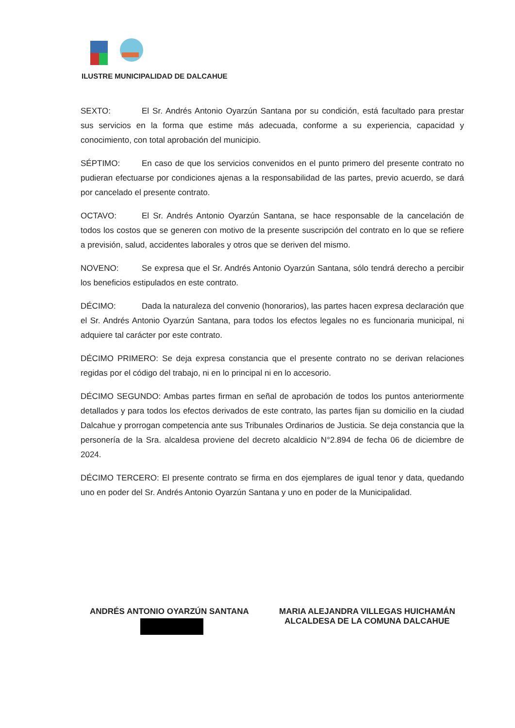ILUSTRE MUNICIPALIDAD DE DALCAHUE
SEXTO: El Sr. Andrés Antonio Oyarzún Santana por su condición, está facultado para prestar sus servicios en la forma que estime más adecuada, conforme a su experiencia, capacidad y conocimiento, con total aprobación del municipio.
SÉPTIMO: En caso de que los servicios convenidos en el punto primero del presente contrato no pudieran efectuarse por condiciones ajenas a la responsabilidad de las partes, previo acuerdo, se dará por cancelado el presente contrato.
OCTAVO: El Sr. Andrés Antonio Oyarzún Santana, se hace responsable de la cancelación de todos los costos que se generen con motivo de la presente suscripción del contrato en lo que se refiere a previsión, salud, accidentes laborales y otros que se deriven del mismo.
NOVENO: Se expresa que el Sr. Andrés Antonio Oyarzún Santana, sólo tendrá derecho a percibir los beneficios estipulados en este contrato.
DÉCIMO: Dada la naturaleza del convenio (honorarios), las partes hacen expresa declaración que el Sr. Andrés Antonio Oyarzún Santana, para todos los efectos legales no es funcionaria municipal, ni adquiere tal carácter por este contrato.
DÉCIMO PRIMERO: Se deja expresa constancia que el presente contrato no se derivan relaciones regidas por el código del trabajo, ni en lo principal ni en lo accesorio.
DÉCIMO SEGUNDO: Ambas partes firman en señal de aprobación de todos los puntos anteriormente detallados y para todos los efectos derivados de este contrato, las partes fijan su domicilio en la ciudad Dalcahue y prorrogan competencia ante sus Tribunales Ordinarios de Justicia. Se deja constancia que la personería de la Sra. alcaldesa proviene del decreto alcaldicio N°2.894 de fecha 06 de diciembre de 2024.
DÉCIMO TERCERO: El presente contrato se firma en dos ejemplares de igual tenor y data, quedando uno en poder del Sr. Andrés Antonio Oyarzún Santana y uno en poder de la Municipalidad.
ANDRÉS ANTONIO OYARZÚN SANTANA
MARIA ALEJANDRA VILLEGAS HUICHAMÁN
ALCALDESA DE LA COMUNA DALCAHUE